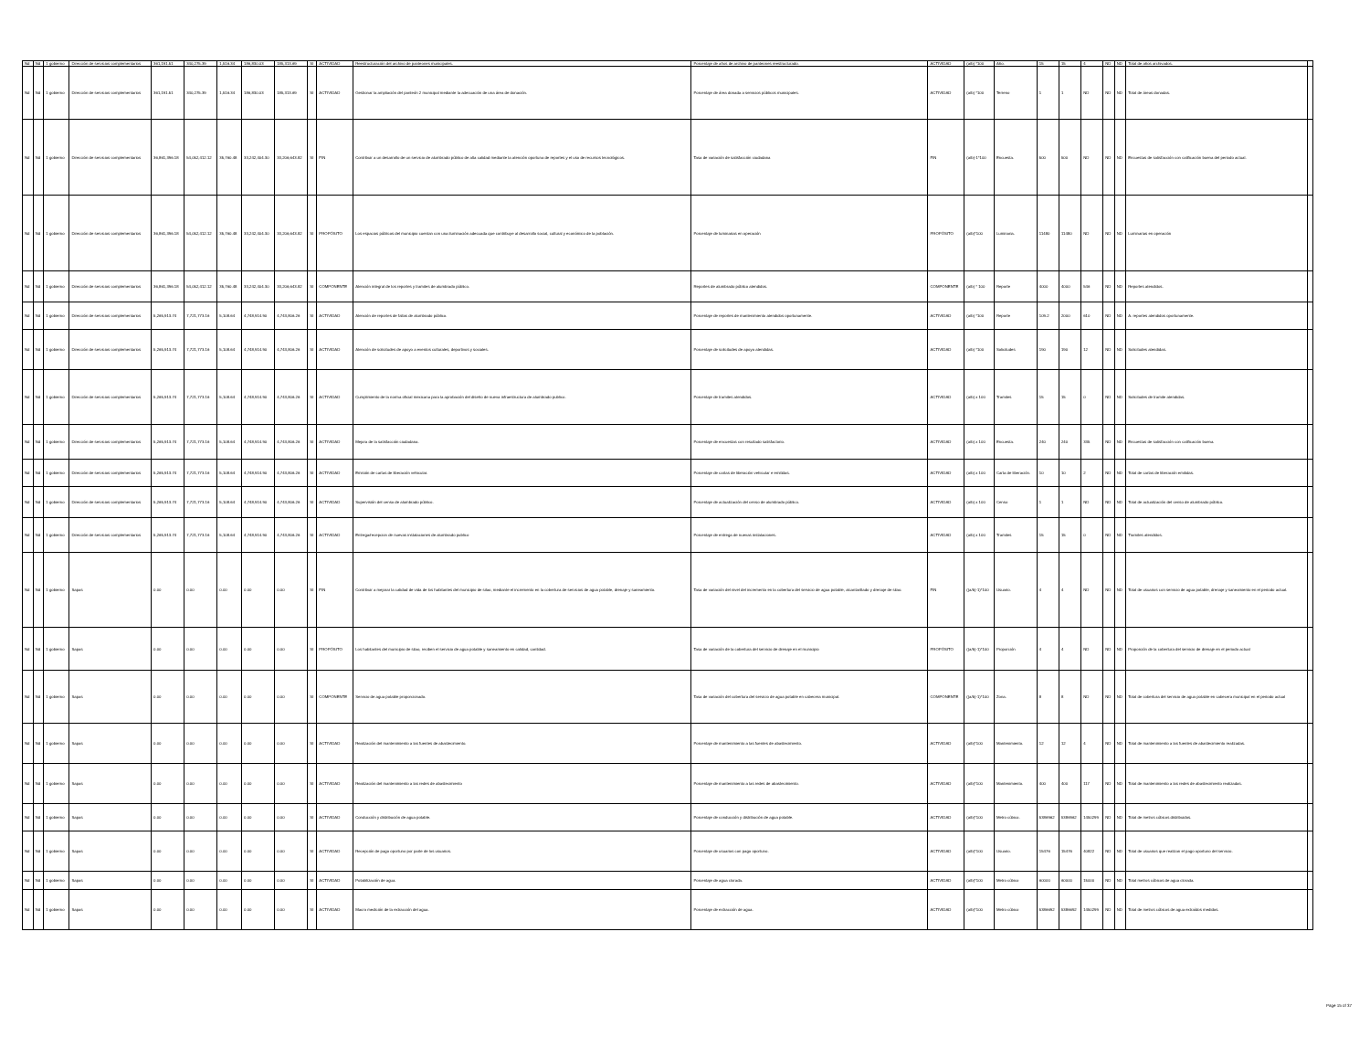| Nd | Nd | 1 gobierno | Dirección de servicios complementarios | 361,191.51 | 340,275.39 | 1,516.34 | 186,830.03 | 185,313.69 | SI | ACTIVIDAD | Reestructuración del archivo de panteones municipales. | Porcentaje de años de archivo de panteones reestructurado. | ACTIVIDAD | (a/b) *100 | Año. | 15 | 15 | 4 | ND | ND | Total de años archivados. | |
| Nd | Nd | 1 gobierno | Dirección de servicios complementarios | 361,191.51 | 340,275.39 | 1,516.34 | 186,830.03 | 185,313.69 | SI | ACTIVIDAD | Gestionar la ampliación del panteón 2 municipal mediante la adecuación de una área de donación. | Porcentaje de área donada a servicios públicos municipales. | ACTIVIDAD | (a/b) *100 | Terreno | 1 | 1 | ND | ND | ND | Total de áreas donadas. | |
| Nd | Nd | 1 gobierno | Dirección de servicios complementarios | 36,861,396.18 | 54,052,412.12 | 35,760.48 | 33,242,404.30 | 33,206,643.82 | SI | FIN | Contribuir a un desarrollo de un servicio de alumbrado público de alta calidad mediante la atención oportuna de reportes y el uso de recursos tecnológicos. | Tasa de variación de satisfacción ciudadana | FIN | (a/b)-1*100 | Encuesta. | 500 | 500 | ND | ND | ND | Encuestas de satisfacción con calificación buena del periodo actual. | |
| Nd | Nd | 1 gobierno | Dirección de servicios complementarios | 36,861,396.18 | 54,052,412.12 | 35,760.48 | 33,242,404.30 | 33,206,643.82 | SI | PROPÓSITO | Los espacios públicos del municipio cuentan con una iluminación adecuada que contribuye al desarrollo social, cultural y económico de la población. | Porcentaje de luminarias en operación | PROPÓSITO | (a/b)*100 | Luminaria. | 11480 | 11480 | ND | ND | ND | Luminarias en operación | |
| Nd | Nd | 1 gobierno | Dirección de servicios complementarios | 36,861,396.18 | 54,052,412.12 | 35,760.48 | 33,242,404.30 | 33,206,643.82 | SI | COMPONENTE | Atención integral de los reportes y tramites de alumbrado público. | Reportes de alumbrado público atendidos. | COMPONENTE | (a/b) * 100 | Reporte | 4000 | 4000 | 546 | ND | ND | Reportes atendidos. | |
| Nd | Nd | 1 gobierno | Dirección de servicios complementarios | 5,265,913.74 | 7,721,773.16 | 5,108.64 | 4,748,914.90 | 4,743,806.26 | SI | ACTIVIDAD | Atención de reportes de fallas de alumbrado público. | Porcentaje de reportes de mantenimiento atendidos oportunamente. | ACTIVIDAD | (a/b) *100 | Reporte | 109.2 | 2000 | 610 | ND | ND | A. reportes atendidos oportunamente. | |
| Nd | Nd | 1 gobierno | Dirección de servicios complementarios | 5,265,913.74 | 7,721,773.16 | 5,108.64 | 4,748,914.90 | 4,743,806.26 | SI | ACTIVIDAD | Atención de solicitudes de apoyo a eventos culturales, deportivos y sociales. | Porcentaje de solicitudes de apoyo atendidas. | ACTIVIDAD | (a/b) *100 | Solicitudes | 190 | 190 | 12 | ND | ND | Solicitudes atendidas. | |
| Nd | Nd | 1 gobierno | Dirección de servicios complementarios | 5,265,913.74 | 7,721,773.16 | 5,108.64 | 4,748,914.90 | 4,743,806.26 | SI | ACTIVIDAD | Cumplimiento de la norma oficial mexicana para la aprobación del diseño de nueva infraestructura de alumbrado publico. | Porcentaje de tramites atendidos. | ACTIVIDAD | (a/b) x 100 | Tramites | 15 | 15 | 0 | ND | ND | Solicitudes de tramite atendidas. | |
| Nd | Nd | 1 gobierno | Dirección de servicios complementarios | 5,265,913.74 | 7,721,773.16 | 5,108.64 | 4,748,914.90 | 4,743,806.26 | SI | ACTIVIDAD | Mejora de la satisfacción ciudadana. | Porcentaje de encuestas con resultado satisfactorio. | ACTIVIDAD | (a/b) x 100 | Encuesta. | 240 | 240 | 335 | ND | ND | Encuestas de satisfacción con calificación buena. | |
| Nd | Nd | 1 gobierno | Dirección de servicios complementarios | 5,265,913.74 | 7,721,773.16 | 5,108.64 | 4,748,914.90 | 4,743,806.26 | SI | ACTIVIDAD | Emisión de cartas de liberación vehicular. | Porcentaje de cartas de liberación vehicular e emitidas. | ACTIVIDAD | (a/b) x 100 | Carta de liberación. | 10 | 10 | 2 | ND | ND | Total de cartas de liberación emitidas. | |
| Nd | Nd | 1 gobierno | Dirección de servicios complementarios | 5,265,913.74 | 7,721,773.16 | 5,108.64 | 4,748,914.90 | 4,743,806.26 | SI | ACTIVIDAD | Supervisión del censo de alumbrado público. | Porcentaje de actualización del censo de alumbrado público. | ACTIVIDAD | (a/b) x 100 | Censo | 1 | 1 | ND | ND | ND | Total de actualización del censo de alumbrado público. | |
| Nd | Nd | 1 gobierno | Dirección de servicios complementarios | 5,265,913.74 | 7,721,773.16 | 5,108.64 | 4,748,914.90 | 4,743,806.26 | SI | ACTIVIDAD | Entrega/recepcion de nuevas instalaciones de alumbrado publico | Porcentaje de entrega de nuevas instalaciones. | ACTIVIDAD | (a/b) x 100 | Tramites | 15 | 15 | 0 | ND | ND | Tramites atendidos. | |
| Nd | Nd | 1 gobierno | Sapas | 0.00 | 0.00 | 0.00 | 0.00 | 0.00 | SI | FIN | Contribuir a mejorar la calidad de vida de los habitantes del municipio de silao, mediante el incremento en la cobertura de servicios de agua potable, drenaje y saneamiento. | Tasa de variación del nivel del incremento en la cobertura del servicio de agua potable, alcantarillado y drenaje de silao. | FIN | ((a/b)-1)*100 | Usuario. | 4 | 4 | ND | ND | ND | Total de usuarios con servicio de agua potable, drenaje y saneamiento en el periodo actual. | |
| Nd | Nd | 1 gobierno | Sapas | 0.00 | 0.00 | 0.00 | 0.00 | 0.00 | SI | PROPÓSITO | Los habitantes del municipio de silao, reciben el servicio de agua potable y saneamiento en calidad, cantidad. | Tasa de variación de la cobertura del servicio de drenaje en el municipio | PROPÓSITO | ((a/b)-1)*100 | Proporción | 4 | 4 | ND | ND | ND | Proporción de la cobertura del servicio de drenaje en el periodo actual | |
| Nd | Nd | 1 gobierno | Sapas | 0.00 | 0.00 | 0.00 | 0.00 | 0.00 | SI | COMPONENTE | Servicio de agua potable proporcionado. | Tasa de variación del cobertura del servicio de agua potable en cabecera municipal. | COMPONENTE | ((a/b)-1)*100 | Zona. | 8 | 8 | ND | ND | ND | Total de cobertura del servicio de agua potable en cabecera municipal en el periodo actual | |
| Nd | Nd | 1 gobierno | Sapas | 0.00 | 0.00 | 0.00 | 0.00 | 0.00 | SI | ACTIVIDAD | Realización del mantenimiento a las fuentes de abastecimiento. | Porcentaje de mantenimiento a las fuentes de abastecimiento. | ACTIVIDAD | (a/b)*100 | Mantenimiento. | 12 | 12 | 4 | ND | ND | Total de mantenimiento a las fuentes de abastecimiento realizadas. | |
| Nd | Nd | 1 gobierno | Sapas | 0.00 | 0.00 | 0.00 | 0.00 | 0.00 | SI | ACTIVIDAD | Realización del mantenimiento a las redes de abastecimiento | Porcentaje de mantenimiento a las redes de abastecimiento. | ACTIVIDAD | (a/b)*100 | Mantenimiento. | 400 | 400 | 117 | ND | ND | Total de mantenimiento a las redes de abastecimiento realizadas. | |
| Nd | Nd | 1 gobierno | Sapas | 0.00 | 0.00 | 0.00 | 0.00 | 0.00 | SI | ACTIVIDAD | Conducción y distribución de agua potable. | Porcentaje de conducción y distribución de agua potable. | ACTIVIDAD | (a/b)*100 | Metro cúbico. | 5386962 | 5386962 | 1450299 | ND | ND | Total de metros cúbicos distribuidos. | |
| Nd | Nd | 1 gobierno | Sapas | 0.00 | 0.00 | 0.00 | 0.00 | 0.00 | SI | ACTIVIDAD | Recepción de pago oportuno por parte de los usuarios. | Porcentaje de usuarios con pago oportuno. | ACTIVIDAD | (a/b)*100 | Usuario. | 15476 | 15476 | 40822 | ND | ND | Total de usuarios que realizan el pago oportuno del servicio. | |
| Nd | Nd | 1 gobierno | Sapas | 0.00 | 0.00 | 0.00 | 0.00 | 0.00 | SI | ACTIVIDAD | Potabilización de agua. | Porcentaje de agua clorada. | ACTIVIDAD | (a/b)*100 | Metro cúbico | 60000 | 60000 | 15000 | ND | ND | Total metros cúbicos de agua clorada. | |
| Nd | Nd | 1 gobierno | Sapas | 0.00 | 0.00 | 0.00 | 0.00 | 0.00 | SI | ACTIVIDAD | Macro medición de la extracción del agua. | Porcentaje de extracción de agua. | ACTIVIDAD | (a/b)*100 | Metro cúbico | 5386692 | 5386692 | 1450299 | ND | ND | Total de metros cúbicos de agua extraídos medidos. | |
Page 15 of 37